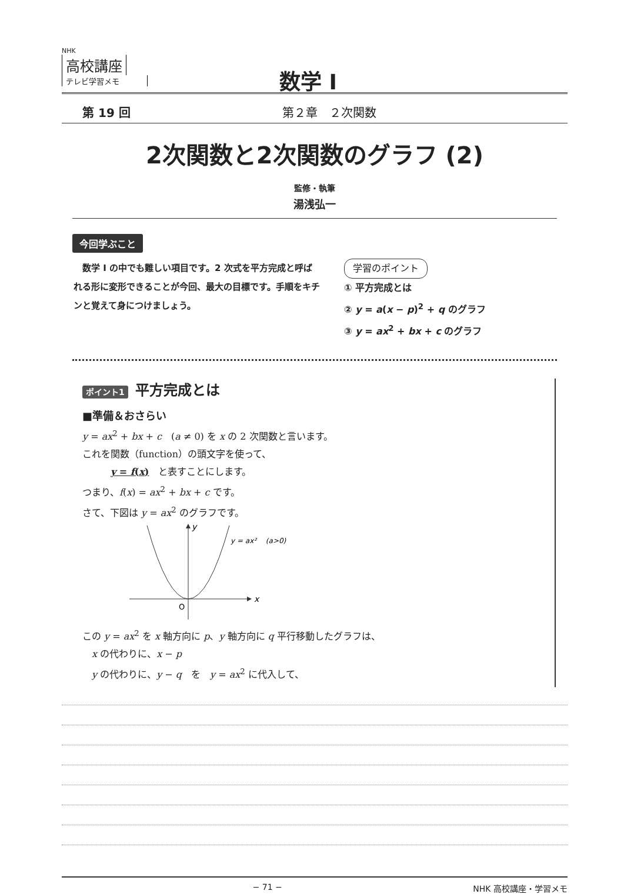NHK
高校講座
テレビ学習メモ
数学 I
第 19 回 第２章　２次関数
2次関数と2次関数のグラフ (2)
監修・執筆
湯浅弘一
今回学ぶこと
　数学 I の中でも難しい項目です。2 次式を平方完成と呼ばれる形に変形できることが今回、最大の目標です。手順をキチンと覚えて身につけましょう。
学習のポイント
① 平方完成とは
② y = a(x − p)<sup>2</sup> + q のグラフ
③ y = ax<sup>2</sup> + bx + c のグラフ
ポイント1 平方完成とは
■準備＆おさらい
y = ax<sup>2</sup> + bx + c　(a ≠ 0) を x の 2 次関数と言います。
これを関数（function）の頭文字を使って、
　　　y = f(x)　と表すことにします。
つまり、f(x) = ax<sup>2</sup> + bx + c です。
さて、下図は y = ax<sup>2</sup> のグラフです。
x
y
O
y = ax² 　(a>0)
この y = ax<sup>2</sup> を x 軸方向に p、y 軸方向に q 平行移動したグラフは、
　x の代わりに、x − p
　y の代わりに、y − q　を　y = ax<sup>2</sup> に代入して、
− 71 − NHK 高校講座・学習メモ